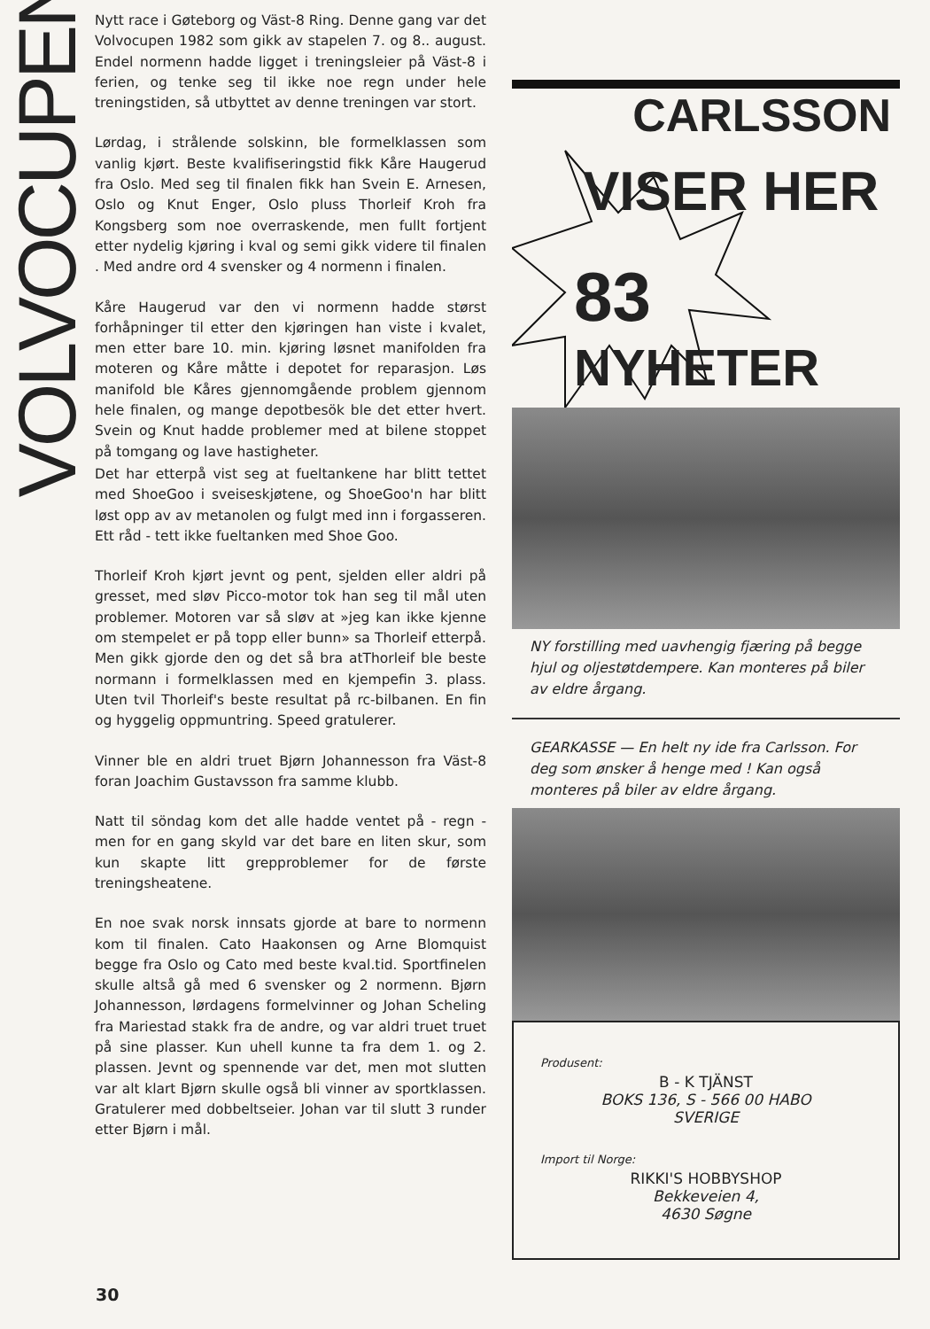VOLVOCUPEN
Nytt race i Gøteborg og Väst-8 Ring. Denne gang var det Volvocupen 1982 som gikk av stapelen 7. og 8.. august. Endel normenn hadde ligget i treningsleier på Väst-8 i ferien, og tenke seg til ikke noe regn under hele treningstiden, så utbyttet av denne treningen var stort.
Lørdag, i strålende solskinn, ble formelklassen som vanlig kjørt. Beste kvalifiseringstid fikk Kåre Haugerud fra Oslo. Med seg til finalen fikk han Svein E. Arnesen, Oslo og Knut Enger, Oslo pluss Thorleif Kroh fra Kongsberg som noe overraskende, men fullt fortjent etter nydelig kjøring i kval og semi gikk videre til finalen . Med andre ord 4 svensker og 4 normenn i finalen.
Kåre Haugerud var den vi normenn hadde størst forhåpninger til etter den kjøringen han viste i kvalet, men etter bare 10. min. kjøring løsnet manifolden fra moteren og Kåre måtte i depotet for reparasjon. Løs manifold ble Kåres gjennomgående problem gjennom hele finalen, og mange depotbesök ble det etter hvert. Svein og Knut hadde problemer med at bilene stoppet på tomgang og lave hastigheter.
Det har etterpå vist seg at fueltankene har blitt tettet med ShoeGoo i sveiseskjøtene, og ShoeGoo'n har blitt løst opp av av metanolen og fulgt med inn i forgasseren. Ett råd - tett ikke fueltanken med Shoe Goo.
Thorleif Kroh kjørt jevnt og pent, sjelden eller aldri på gresset, med sløv Picco-motor tok han seg til mål uten problemer. Motoren var så sløv at »jeg kan ikke kjenne om stempelet er på topp eller bunn» sa Thorleif etterpå. Men gikk gjorde den og det så bra atThorleif ble beste normann i formelklassen med en kjempefin 3. plass. Uten tvil Thorleif's beste resultat på rc-bilbanen. En fin og hyggelig oppmuntring. Speed gratulerer.
Vinner ble en aldri truet Bjørn Johannesson fra Väst-8 foran Joachim Gustavsson fra samme klubb.
Natt til söndag kom det alle hadde ventet på - regn - men for en gang skyld var det bare en liten skur, som kun skapte litt grepproblemer for de første treningsheatene.
En noe svak norsk innsats gjorde at bare to normenn kom til finalen. Cato Haakonsen og Arne Blomquist begge fra Oslo og Cato med beste kval.tid. Sportfinelen skulle altså gå med 6 svensker og 2 normenn. Bjørn Johannesson, lørdagens formelvinner og Johan Scheling fra Mariestad stakk fra de andre, og var aldri truet truet på sine plasser. Kun uhell kunne ta fra dem 1. og 2. plassen. Jevnt og spennende var det, men mot slutten var alt klart Bjørn skulle også bli vinner av sportklassen. Gratulerer med dobbeltseier. Johan var til slutt 3 runder etter Bjørn i mål.
30
CARLSSON
VISER HER
83 NYHETER
NY forstilling med uavhengig fjæring på begge hjul og oljestøtdempere. Kan monteres på biler av eldre årgang.
GEARKASSE — En helt ny ide fra Carlsson. For deg som ønsker å henge med ! Kan også monteres på biler av eldre årgang.
Produsent:
B - K TJÄNST
BOKS 136, S - 566 00 HABO
SVERIGE
Import til Norge:
RIKKI'S HOBBYSHOP
Bekkeveien 4,
4630 Søgne